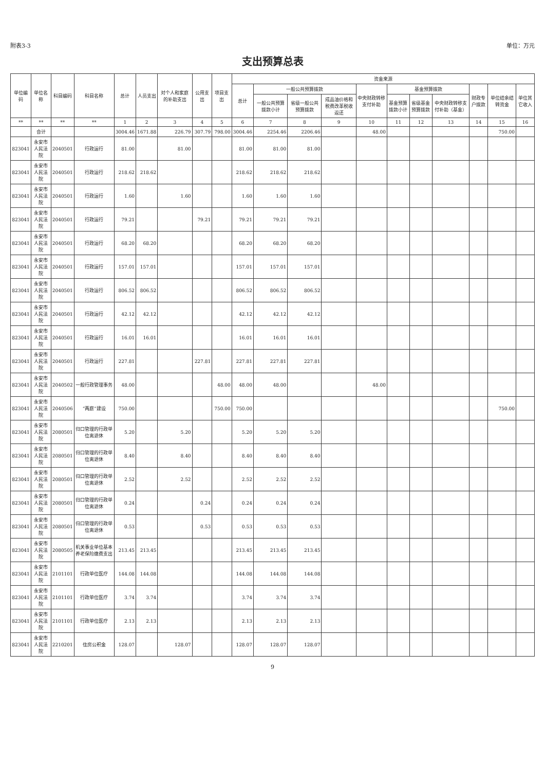附表3-3 单位：万元
支出预算总表
| 单位编码 | 单位名称 | 科目编码 | 科目名称 | 总计 | 人员支出 | 对个人和家庭的补助支出 | 公用支出 | 项目支出 | 资金来源 | | | | | | | | | | |
| --- | --- | --- | --- | --- | --- | --- | --- | --- | --- | --- | --- | --- | --- | --- | --- | --- | --- | --- | --- |
| | | | | | | | | | 总计 | 一般公共预算拨款 | | | 中央财政转移支付补助 | 基金预算拨款 | | | 财政专户拨款 | 单位结余结转资金 | 单位其它收入 |
| | | | | | | | | | | 一般公共预算拨款小计 | 省级一般公共预算拨款 | 成品油价格和税费改革税收返还 | | 基金预算拨款小计 | 省级基金预算拨款 | 中央财政转移支付补助（基金） | | | |
| ** | ** | ** | ** | 1 | 2 | 3 | 4 | 5 | 6 | 7 | 8 | 9 | 10 | 11 | 12 | 13 | 14 | 15 | 16 |
| | 合计 | | | 3004.46 | 1671.88 | 226.79 | 307.79 | 798.00 | 3004.46 | 2254.46 | 2206.46 | | 48.00 | | | | | 750.00 | |
| 823041 | 永安市人民法院 | 2040501 | 行政运行 | 81.00 | | 81.00 | | | 81.00 | 81.00 | 81.00 | | | | | | | | |
| 823041 | 永安市人民法院 | 2040501 | 行政运行 | 218.62 | 218.62 | | | | 218.62 | 218.62 | 218.62 | | | | | | | | |
| 823041 | 永安市人民法院 | 2040501 | 行政运行 | 1.60 | | 1.60 | | | 1.60 | 1.60 | 1.60 | | | | | | | | |
| 823041 | 永安市人民法院 | 2040501 | 行政运行 | 79.21 | | | 79.21 | | 79.21 | 79.21 | 79.21 | | | | | | | | |
| 823041 | 永安市人民法院 | 2040501 | 行政运行 | 68.20 | 68.20 | | | | 68.20 | 68.20 | 68.20 | | | | | | | | |
| 823041 | 永安市人民法院 | 2040501 | 行政运行 | 157.01 | 157.01 | | | | 157.01 | 157.01 | 157.01 | | | | | | | | |
| 823041 | 永安市人民法院 | 2040501 | 行政运行 | 806.52 | 806.52 | | | | 806.52 | 806.52 | 806.52 | | | | | | | | |
| 823041 | 永安市人民法院 | 2040501 | 行政运行 | 42.12 | 42.12 | | | | 42.12 | 42.12 | 42.12 | | | | | | | | |
| 823041 | 永安市人民法院 | 2040501 | 行政运行 | 16.01 | 16.01 | | | | 16.01 | 16.01 | 16.01 | | | | | | | | |
| 823041 | 永安市人民法院 | 2040501 | 行政运行 | 227.81 | | | 227.81 | | 227.81 | 227.81 | 227.81 | | | | | | | | |
| 823041 | 永安市人民法院 | 2040502 | 一般行政管理事务 | 48.00 | | | | 48.00 | 48.00 | 48.00 | | | 48.00 | | | | | | |
| 823041 | 永安市人民法院 | 2040506 | “两庭”建设 | 750.00 | | | | 750.00 | 750.00 | | | | | | | | | 750.00 | |
| 823041 | 永安市人民法院 | 2080501 | 归口管理的行政单位离退休 | 5.20 | | 5.20 | | | 5.20 | 5.20 | 5.20 | | | | | | | | |
| 823041 | 永安市人民法院 | 2080501 | 归口管理的行政单位离退休 | 8.40 | | 8.40 | | | 8.40 | 8.40 | 8.40 | | | | | | | | |
| 823041 | 永安市人民法院 | 2080501 | 归口管理的行政单位离退休 | 2.52 | | 2.52 | | | 2.52 | 2.52 | 2.52 | | | | | | | | |
| 823041 | 永安市人民法院 | 2080501 | 归口管理的行政单位离退休 | 0.24 | | | 0.24 | | 0.24 | 0.24 | 0.24 | | | | | | | | |
| 823041 | 永安市人民法院 | 2080501 | 归口管理的行政单位离退休 | 0.53 | | | 0.53 | | 0.53 | 0.53 | 0.53 | | | | | | | | |
| 823041 | 永安市人民法院 | 2080505 | 机关事业单位基本养老保险缴费支出 | 213.45 | 213.45 | | | | 213.45 | 213.45 | 213.45 | | | | | | | | |
| 823041 | 永安市人民法院 | 2101101 | 行政单位医疗 | 144.08 | 144.08 | | | | 144.08 | 144.08 | 144.08 | | | | | | | | |
| 823041 | 永安市人民法院 | 2101101 | 行政单位医疗 | 3.74 | 3.74 | | | | 3.74 | 3.74 | 3.74 | | | | | | | | |
| 823041 | 永安市人民法院 | 2101101 | 行政单位医疗 | 2.13 | 2.13 | | | | 2.13 | 2.13 | 2.13 | | | | | | | | |
| 823041 | 永安市人民法院 | 2210201 | 住房公积金 | 128.07 | | 128.07 | | | 128.07 | 128.07 | 128.07 | | | | | | | | |
9